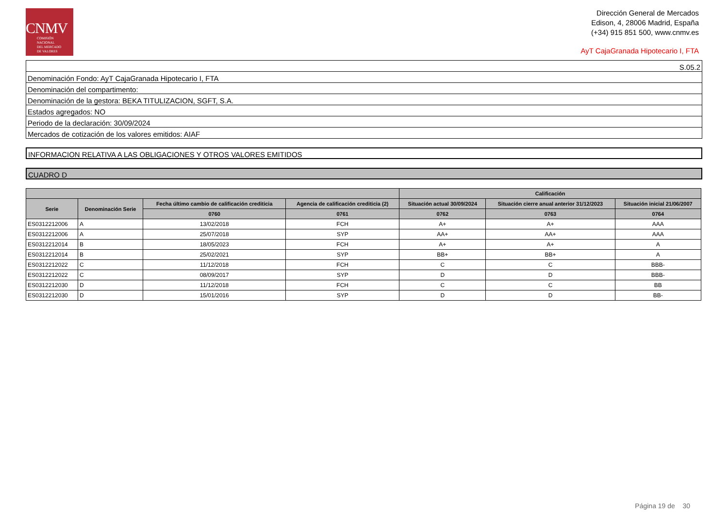CNMV
COMISIÓN
NACIONAL
DEL MERCADO
DE VALORES
Dirección General de Mercados
Edison, 4, 28006 Madrid, España
(+34) 915 851 500, www.cnmv.es
AyT CajaGranada Hipotecario I, FTA
S.05.2
Denominación Fondo: AyT CajaGranada Hipotecario I, FTA
Denominación del compartimento:
Denominación de la gestora: BEKA TITULIZACION, SGFT, S.A.
Estados agregados: NO
Periodo de la declaración: 30/09/2024
Mercados de cotización de los valores emitidos: AIAF
INFORMACION RELATIVA A LAS OBLIGACIONES Y OTROS VALORES EMITIDOS
CUADRO D
| | | | | Calificación | | |
| --- | --- | --- | --- | --- | --- | --- |
| Serie | Denominación Serie | Fecha último cambio de calificación crediticia | Agencia de calificación crediticia (2) | Situación actual 30/09/2024 | Situación cierre anual anterior 31/12/2023 | Situación inicial 21/06/2007 |
| | | 0760 | 0761 | 0762 | 0763 | 0764 |
| ES0312212006 | A | 13/02/2018 | FCH | A+ | A+ | AAA |
| ES0312212006 | A | 25/07/2018 | SYP | AA+ | AA+ | AAA |
| ES0312212014 | B | 18/05/2023 | FCH | A+ | A+ | A |
| ES0312212014 | B | 25/02/2021 | SYP | BB+ | BB+ | A |
| ES0312212022 | C | 11/12/2018 | FCH | C | C | BBB- |
| ES0312212022 | C | 08/09/2017 | SYP | D | D | BBB- |
| ES0312212030 | D | 11/12/2018 | FCH | C | C | BB |
| ES0312212030 | D | 15/01/2016 | SYP | D | D | BB- |
Página 19 de 30